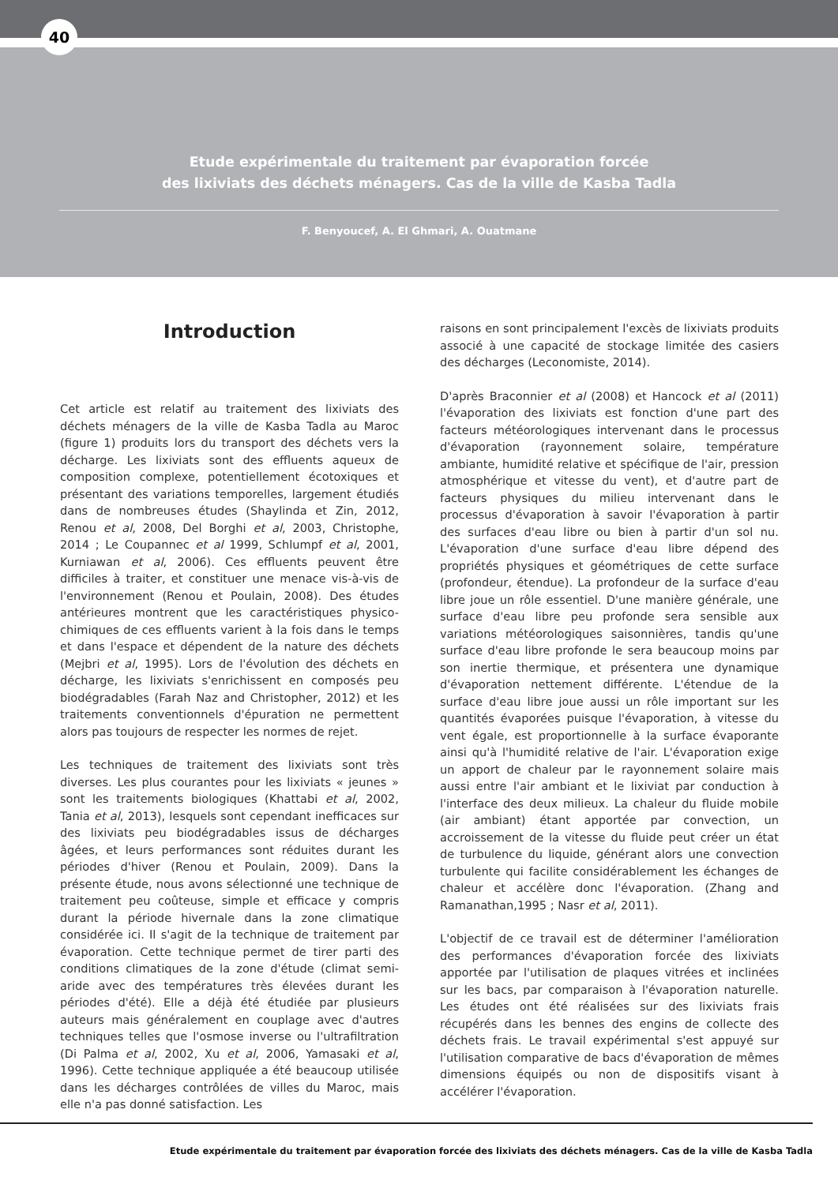40
Etude expérimentale du traitement par évaporation forcée
des lixiviats des déchets ménagers. Cas de la ville de Kasba Tadla
F. Benyoucef, A. El Ghmari, A. Ouatmane
Introduction
Cet article est relatif au traitement des lixiviats des déchets ménagers de la ville de Kasba Tadla au Maroc (figure 1) produits lors du transport des déchets vers la décharge. Les lixiviats sont des effluents aqueux de composition complexe, potentiellement écotoxiques et présentant des variations temporelles, largement étudiés dans de nombreuses études (Shaylinda et Zin, 2012, Renou et al, 2008, Del Borghi et al, 2003, Christophe, 2014 ; Le Coupannec et al 1999, Schlumpf et al, 2001, Kurniawan et al, 2006). Ces effluents peuvent être difficiles à traiter, et constituer une menace vis-à-vis de l'environnement (Renou et Poulain, 2008). Des études antérieures montrent que les caractéristiques physico-chimiques de ces effluents varient à la fois dans le temps et dans l'espace et dépendent de la nature des déchets (Mejbri et al, 1995). Lors de l'évolution des déchets en décharge, les lixiviats s'enrichissent en composés peu biodégradables (Farah Naz and Christopher, 2012) et les traitements conventionnels d'épuration ne permettent alors pas toujours de respecter les normes de rejet.
Les techniques de traitement des lixiviats sont très diverses. Les plus courantes pour les lixiviats « jeunes » sont les traitements biologiques (Khattabi et al, 2002, Tania et al, 2013), lesquels sont cependant inefficaces sur des lixiviats peu biodégradables issus de décharges âgées, et leurs performances sont réduites durant les périodes d'hiver (Renou et Poulain, 2009). Dans la présente étude, nous avons sélectionné une technique de traitement peu coûteuse, simple et efficace y compris durant la période hivernale dans la zone climatique considérée ici. Il s'agit de la technique de traitement par évaporation. Cette technique permet de tirer parti des conditions climatiques de la zone d'étude (climat semi-aride avec des températures très élevées durant les périodes d'été). Elle a déjà été étudiée par plusieurs auteurs mais généralement en couplage avec d'autres techniques telles que l'osmose inverse ou l'ultrafiltration (Di Palma et al, 2002, Xu et al, 2006, Yamasaki et al, 1996). Cette technique appliquée a été beaucoup utilisée dans les décharges contrôlées de villes du Maroc, mais elle n'a pas donné satisfaction. Les
raisons en sont principalement l'excès de lixiviats produits associé à une capacité de stockage limitée des casiers des décharges (Leconomiste, 2014).
D'après Braconnier et al (2008) et Hancock et al (2011) l'évaporation des lixiviats est fonction d'une part des facteurs météorologiques intervenant dans le processus d'évaporation (rayonnement solaire, température ambiante, humidité relative et spécifique de l'air, pression atmosphérique et vitesse du vent), et d'autre part de facteurs physiques du milieu intervenant dans le processus d'évaporation à savoir l'évaporation à partir des surfaces d'eau libre ou bien à partir d'un sol nu. L'évaporation d'une surface d'eau libre dépend des propriétés physiques et géométriques de cette surface (profondeur, étendue). La profondeur de la surface d'eau libre joue un rôle essentiel. D'une manière générale, une surface d'eau libre peu profonde sera sensible aux variations météorologiques saisonnières, tandis qu'une surface d'eau libre profonde le sera beaucoup moins par son inertie thermique, et présentera une dynamique d'évaporation nettement différente. L'étendue de la surface d'eau libre joue aussi un rôle important sur les quantités évaporées puisque l'évaporation, à vitesse du vent égale, est proportionnelle à la surface évaporante ainsi qu'à l'humidité relative de l'air. L'évaporation exige un apport de chaleur par le rayonnement solaire mais aussi entre l'air ambiant et le lixiviat par conduction à l'interface des deux milieux. La chaleur du fluide mobile (air ambiant) étant apportée par convection, un accroissement de la vitesse du fluide peut créer un état de turbulence du liquide, générant alors une convection turbulente qui facilite considérablement les échanges de chaleur et accélère donc l'évaporation. (Zhang and Ramanathan,1995 ; Nasr et al, 2011).
L'objectif de ce travail est de déterminer l'amélioration des performances d'évaporation forcée des lixiviats apportée par l'utilisation de plaques vitrées et inclinées sur les bacs, par comparaison à l'évaporation naturelle. Les études ont été réalisées sur des lixiviats frais récupérés dans les bennes des engins de collecte des déchets frais. Le travail expérimental s'est appuyé sur l'utilisation comparative de bacs d'évaporation de mêmes dimensions équipés ou non de dispositifs visant à accélérer l'évaporation.
Etude expérimentale du traitement par évaporation forcée des lixiviats des déchets ménagers. Cas de la ville de Kasba Tadla